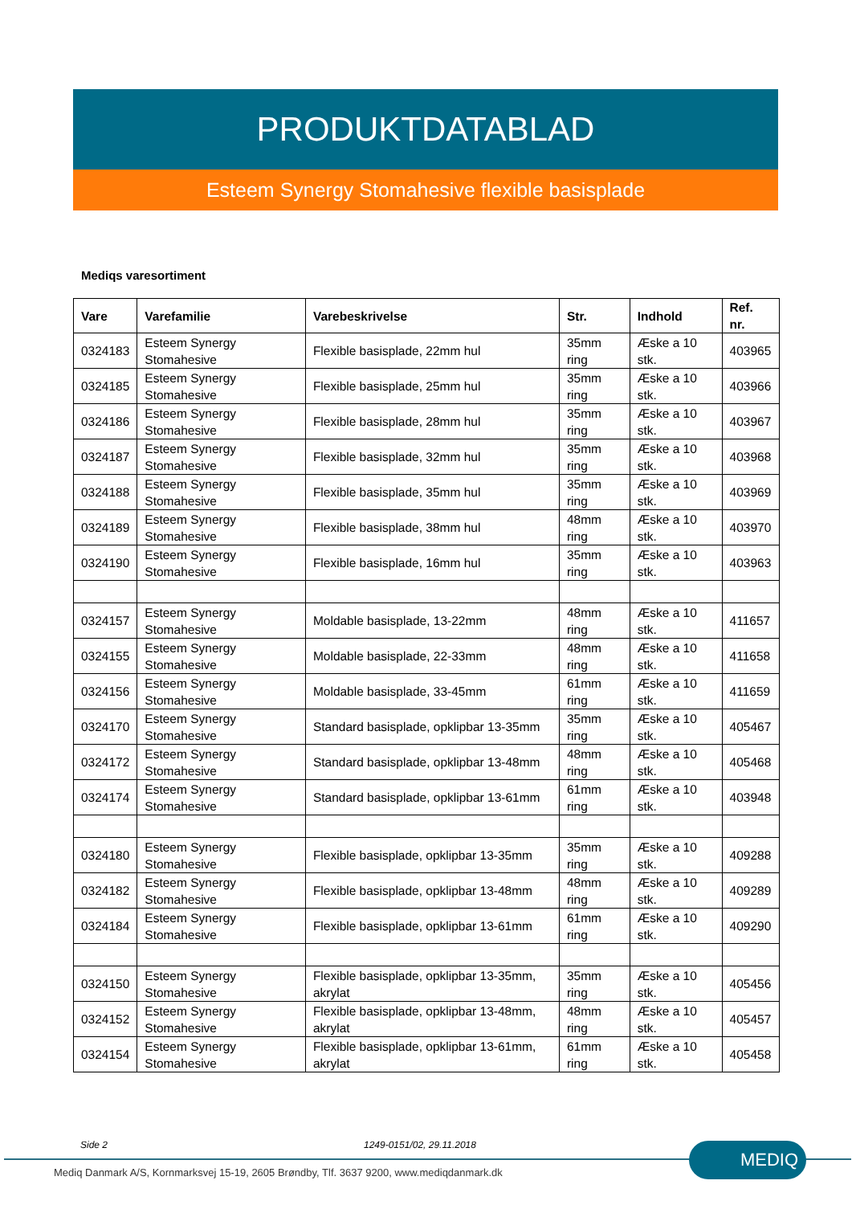PRODUKTDATABLAD
Esteem Synergy Stomahesive flexible basisplade
Mediqs varesortiment
| Vare | Varefamilie | Varebeskrivelse | Str. | Indhold | Ref. nr. |
| --- | --- | --- | --- | --- | --- |
| 0324183 | Esteem Synergy Stomahesive | Flexible basisplade, 22mm hul | 35mm ring | Æske a 10 stk. | 403965 |
| 0324185 | Esteem Synergy Stomahesive | Flexible basisplade, 25mm hul | 35mm ring | Æske a 10 stk. | 403966 |
| 0324186 | Esteem Synergy Stomahesive | Flexible basisplade, 28mm hul | 35mm ring | Æske a 10 stk. | 403967 |
| 0324187 | Esteem Synergy Stomahesive | Flexible basisplade, 32mm hul | 35mm ring | Æske a 10 stk. | 403968 |
| 0324188 | Esteem Synergy Stomahesive | Flexible basisplade, 35mm hul | 35mm ring | Æske a 10 stk. | 403969 |
| 0324189 | Esteem Synergy Stomahesive | Flexible basisplade, 38mm hul | 48mm ring | Æske a 10 stk. | 403970 |
| 0324190 | Esteem Synergy Stomahesive | Flexible basisplade, 16mm hul | 35mm ring | Æske a 10 stk. | 403963 |
| 0324157 | Esteem Synergy Stomahesive | Moldable basisplade, 13-22mm | 48mm ring | Æske a 10 stk. | 411657 |
| 0324155 | Esteem Synergy Stomahesive | Moldable basisplade, 22-33mm | 48mm ring | Æske a 10 stk. | 411658 |
| 0324156 | Esteem Synergy Stomahesive | Moldable basisplade, 33-45mm | 61mm ring | Æske a 10 stk. | 411659 |
| 0324170 | Esteem Synergy Stomahesive | Standard basisplade, opklipbar 13-35mm | 35mm ring | Æske a 10 stk. | 405467 |
| 0324172 | Esteem Synergy Stomahesive | Standard basisplade, opklipbar 13-48mm | 48mm ring | Æske a 10 stk. | 405468 |
| 0324174 | Esteem Synergy Stomahesive | Standard basisplade, opklipbar 13-61mm | 61mm ring | Æske a 10 stk. | 403948 |
| 0324180 | Esteem Synergy Stomahesive | Flexible basisplade, opklipbar 13-35mm | 35mm ring | Æske a 10 stk. | 409288 |
| 0324182 | Esteem Synergy Stomahesive | Flexible basisplade, opklipbar 13-48mm | 48mm ring | Æske a 10 stk. | 409289 |
| 0324184 | Esteem Synergy Stomahesive | Flexible basisplade, opklipbar 13-61mm | 61mm ring | Æske a 10 stk. | 409290 |
| 0324150 | Esteem Synergy Stomahesive | Flexible basisplade, opklipbar 13-35mm, akrylat | 35mm ring | Æske a 10 stk. | 405456 |
| 0324152 | Esteem Synergy Stomahesive | Flexible basisplade, opklipbar 13-48mm, akrylat | 48mm ring | Æske a 10 stk. | 405457 |
| 0324154 | Esteem Synergy Stomahesive | Flexible basisplade, opklipbar 13-61mm, akrylat | 61mm ring | Æske a 10 stk. | 405458 |
Side 2 1249-0151/02, 29.11.2018 MEDIQ
Mediq Danmark A/S, Kornmarksvej 15-19, 2605 Brøndby, Tlf. 3637 9200, www.mediqdanmark.dk